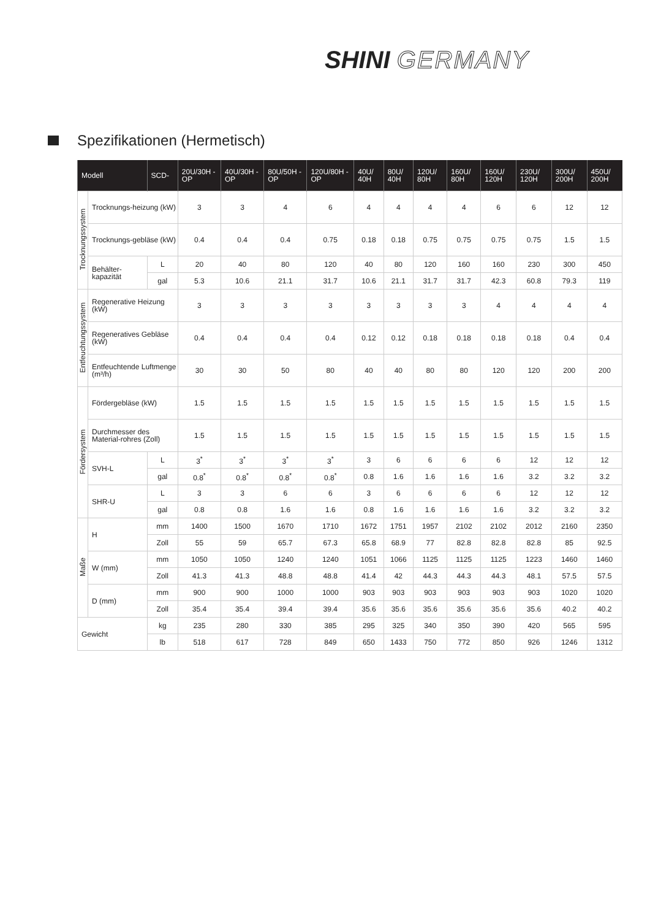SHINI GERMANY
Spezifikationen (Hermetisch)
| Modell | | SCD- | 20U/30H -OP | 40U/30H -OP | 80U/50H -OP | 120U/80H -OP | 40U/ 40H | 80U/ 40H | 120U/ 80H | 160U/ 80H | 160U/ 120H | 230U/ 120H | 300U/ 200H | 450U/ 200H |
| --- | --- | --- | --- | --- | --- | --- | --- | --- | --- | --- | --- | --- | --- | --- |
| Trocknungssystem | Trocknungs-heizung (kW) | | 3 | 3 | 4 | 6 | 4 | 4 | 4 | 4 | 6 | 6 | 12 | 12 |
| | Trocknungs-gebläse (kW) | | 0.4 | 0.4 | 0.4 | 0.75 | 0.18 | 0.18 | 0.75 | 0.75 | 0.75 | 0.75 | 1.5 | 1.5 |
| | Behälter-kapazität | L | 20 | 40 | 80 | 120 | 40 | 80 | 120 | 160 | 160 | 230 | 300 | 450 |
| | | gal | 5.3 | 10.6 | 21.1 | 31.7 | 10.6 | 21.1 | 31.7 | 31.7 | 42.3 | 60.8 | 79.3 | 119 |
| Entfeuchtungssystem | Regenerative Heizung (kW) | | 3 | 3 | 3 | 3 | 3 | 3 | 3 | 3 | 4 | 4 | 4 | 4 |
| | Regeneratives Gebläse (kW) | | 0.4 | 0.4 | 0.4 | 0.4 | 0.12 | 0.12 | 0.18 | 0.18 | 0.18 | 0.18 | 0.4 | 0.4 |
| | Entfeuchtende Luftmenge (m³/h) | | 30 | 30 | 50 | 80 | 40 | 40 | 80 | 80 | 120 | 120 | 200 | 200 |
| Fördersystem | Fördergebläse (kW) | | 1.5 | 1.5 | 1.5 | 1.5 | 1.5 | 1.5 | 1.5 | 1.5 | 1.5 | 1.5 | 1.5 | 1.5 |
| | Durchmesser des Material-rohres (Zoll) | | 1.5 | 1.5 | 1.5 | 1.5 | 1.5 | 1.5 | 1.5 | 1.5 | 1.5 | 1.5 | 1.5 | 1.5 |
| | SVH-L | L | 3<sup>*</sup> | 3<sup>*</sup> | 3<sup>*</sup> | 3<sup>*</sup> | 3 | 6 | 6 | 6 | 6 | 12 | 12 | 12 |
| | | gal | 0.8<sup>*</sup> | 0.8<sup>*</sup> | 0.8<sup>*</sup> | 0.8<sup>*</sup> | 0.8 | 1.6 | 1.6 | 1.6 | 1.6 | 3.2 | 3.2 | 3.2 |
| | SHR-U | L | 3 | 3 | 6 | 6 | 3 | 6 | 6 | 6 | 6 | 12 | 12 | 12 |
| | | gal | 0.8 | 0.8 | 1.6 | 1.6 | 0.8 | 1.6 | 1.6 | 1.6 | 1.6 | 3.2 | 3.2 | 3.2 |
| Maße | H | mm | 1400 | 1500 | 1670 | 1710 | 1672 | 1751 | 1957 | 2102 | 2102 | 2012 | 2160 | 2350 |
| | | Zoll | 55 | 59 | 65.7 | 67.3 | 65.8 | 68.9 | 77 | 82.8 | 82.8 | 82.8 | 85 | 92.5 |
| | W (mm) | mm | 1050 | 1050 | 1240 | 1240 | 1051 | 1066 | 1125 | 1125 | 1125 | 1223 | 1460 | 1460 |
| | | Zoll | 41.3 | 41.3 | 48.8 | 48.8 | 41.4 | 42 | 44.3 | 44.3 | 44.3 | 48.1 | 57.5 | 57.5 |
| | D (mm) | mm | 900 | 900 | 1000 | 1000 | 903 | 903 | 903 | 903 | 903 | 903 | 1020 | 1020 |
| | | Zoll | 35.4 | 35.4 | 39.4 | 39.4 | 35.6 | 35.6 | 35.6 | 35.6 | 35.6 | 35.6 | 40.2 | 40.2 |
| Gewicht | | kg | 235 | 280 | 330 | 385 | 295 | 325 | 340 | 350 | 390 | 420 | 565 | 595 |
| | | lb | 518 | 617 | 728 | 849 | 650 | 1433 | 750 | 772 | 850 | 926 | 1246 | 1312 |